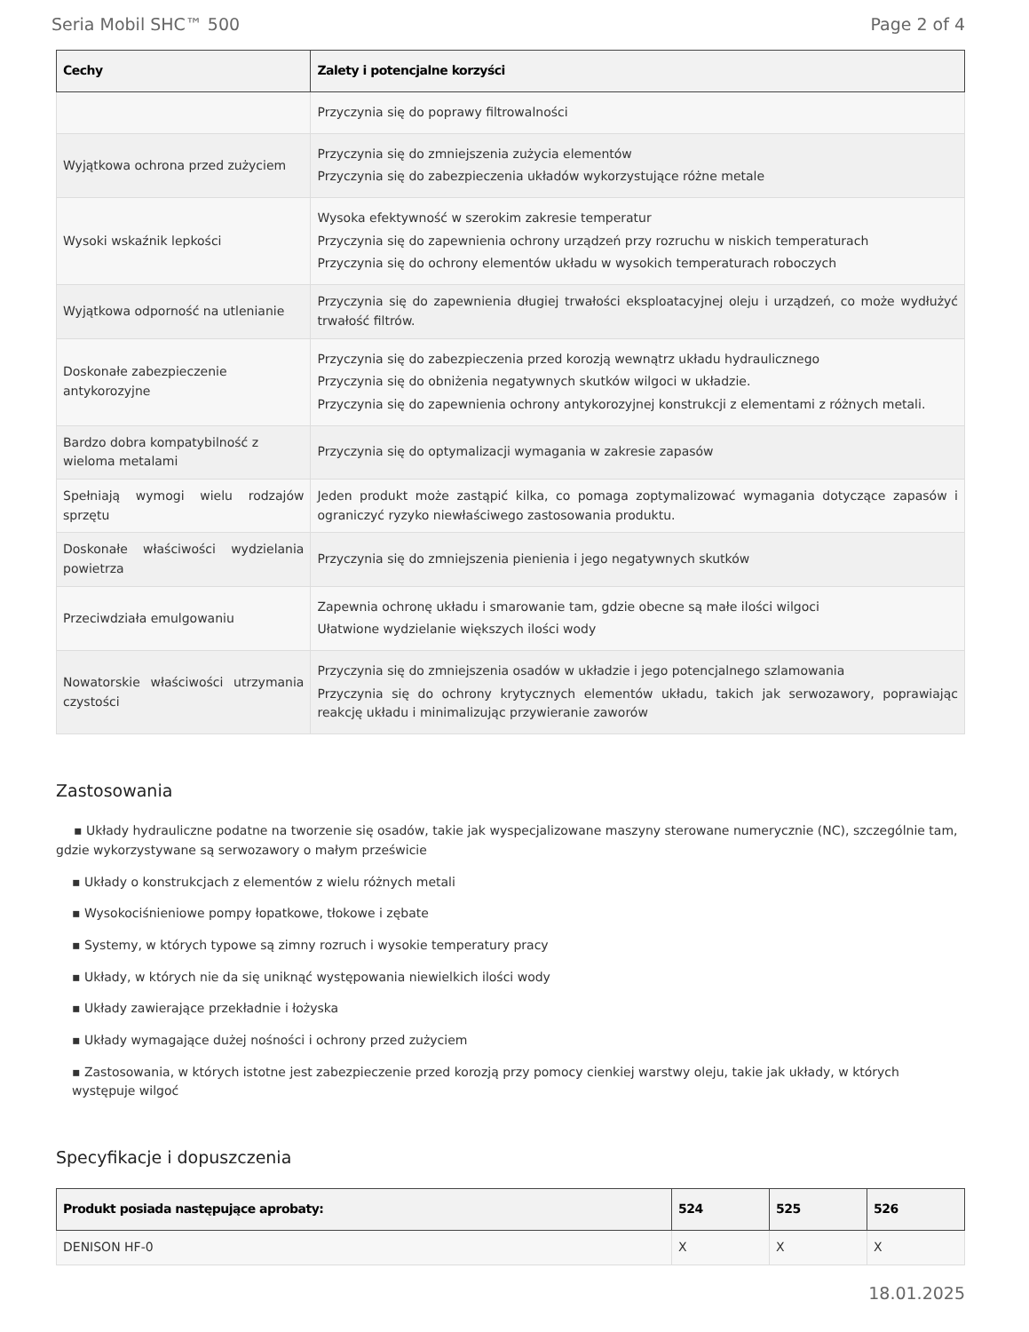Seria Mobil SHC™ 500 Page 2 of 4
| Cechy | Zalety i potencjalne korzyści |
| --- | --- |
| | Przyczynia się do poprawy filtrowalności |
| Wyjątkowa ochrona przed zużyciem | Przyczynia się do zmniejszenia zużycia elementów Przyczynia się do zabezpieczenia układów wykorzystujące różne metale |
| Wysoki wskaźnik lepkości | Wysoka efektywność w szerokim zakresie temperatur Przyczynia się do zapewnienia ochrony urządzeń przy rozruchu w niskich temperaturach Przyczynia się do ochrony elementów układu w wysokich temperaturach roboczych |
| Wyjątkowa odporność na utlenianie | Przyczynia się do zapewnienia długiej trwałości eksploatacyjnej oleju i urządzeń, co może wydłużyć trwałość filtrów. |
| Doskonałe zabezpieczenie antykorozyjne | Przyczynia się do zabezpieczenia przed korozją wewnątrz układu hydraulicznego Przyczynia się do obniżenia negatywnych skutków wilgoci w układzie. Przyczynia się do zapewnienia ochrony antykorozyjnej konstrukcji z elementami z różnych metali. |
| Bardzo dobra kompatybilność z wieloma metalami | Przyczynia się do optymalizacji wymagania w zakresie zapasów |
| Spełniają wymogi wielu rodzajów sprzętu | Jeden produkt może zastąpić kilka, co pomaga zoptymalizować wymagania dotyczące zapasów i ograniczyć ryzyko niewłaściwego zastosowania produktu. |
| Doskonałe właściwości wydzielania powietrza | Przyczynia się do zmniejszenia pienienia i jego negatywnych skutków |
| Przeciwdziała emulgowaniu | Zapewnia ochronę układu i smarowanie tam, gdzie obecne są małe ilości wilgoci Ułatwione wydzielanie większych ilości wody |
| Nowatorskie właściwości utrzymania czystości | Przyczynia się do zmniejszenia osadów w układzie i jego potencjalnego szlamowania Przyczynia się do ochrony krytycznych elementów układu, takich jak serwozawory, poprawiając reakcję układu i minimalizując przywieranie zaworów |
Zastosowania
▪ Układy hydrauliczne podatne na tworzenie się osadów, takie jak wyspecjalizowane maszyny sterowane numerycznie (NC), szczególnie tam, gdzie wykorzystywane są serwozawory o małym prześwicie
▪ Układy o konstrukcjach z elementów z wielu różnych metali
▪ Wysokociśnieniowe pompy łopatkowe, tłokowe i zębate
▪ Systemy, w których typowe są zimny rozruch i wysokie temperatury pracy
▪ Układy, w których nie da się uniknąć występowania niewielkich ilości wody
▪ Układy zawierające przekładnie i łożyska
▪ Układy wymagające dużej nośności i ochrony przed zużyciem
▪ Zastosowania, w których istotne jest zabezpieczenie przed korozją przy pomocy cienkiej warstwy oleju, takie jak układy, w których występuje wilgoć
Specyfikacje i dopuszczenia
| Produkt posiada następujące aprobaty: | 524 | 525 | 526 |
| --- | --- | --- | --- |
| DENISON HF-0 | X | X | X |
18.01.2025